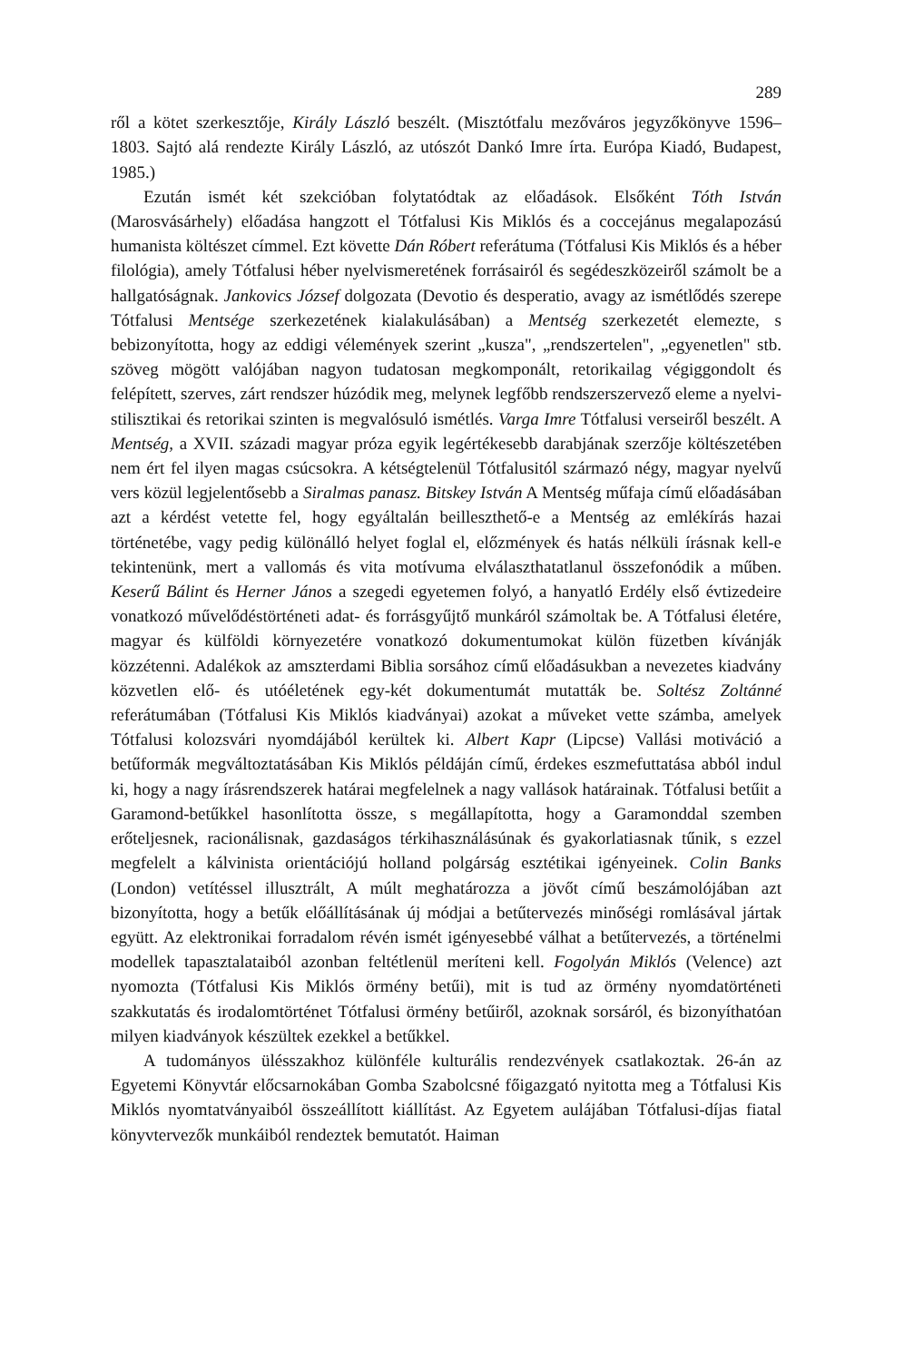289
ről a kötet szerkesztője, Király László beszélt. (Misztótfalu mezőváros jegyzőkönyve 1596–1803. Sajtó alá rendezte Király László, az utószót Dankó Imre írta. Európa Kiadó, Budapest, 1985.)
Ezután ismét két szekcióban folytatódtak az előadások. Elsőként Tóth István (Marosvásárhely) előadása hangzott el Tótfalusi Kis Miklós és a coccejánus megalapozású humanista költészet címmel. Ezt követte Dán Róbert referátuma (Tótfalusi Kis Miklós és a héber filológia), amely Tótfalusi héber nyelvismeretének forrásairól és segédeszközeiről számolt be a hallgatóságnak. Jankovics József dolgozata (Devotio és desperatio, avagy az ismétlődés szerepe Tótfalusi Mentsége szerkezetének kialakulásában) a Mentség szerkezetét elemezte, s bebizonyította, hogy az eddigi vélemények szerint „kusza", „rendszertelen", „egyenetlen" stb. szöveg mögött valójában nagyon tudatosan megkomponált, retorikailag végiggondolt és felépített, szerves, zárt rendszer húzódik meg, melynek legfőbb rendszerszervező eleme a nyelvi-stilisztikai és retorikai szinten is megvalósuló ismétlés. Varga Imre Tótfalusi verseiről beszélt. A Mentség, a XVII. századi magyar próza egyik legértékesebb darabjának szerzője költészetében nem ért fel ilyen magas csúcsokra. A kétségtelenül Tótfalusitól származó négy, magyar nyelvű vers közül legjelentősebb a Siralmas panasz. Bitskey István A Mentség műfaja című előadásában azt a kérdést vetette fel, hogy egyáltalán beilleszthető-e a Mentség az emlékírás hazai történetébe, vagy pedig különálló helyet foglal el, előzmények és hatás nélküli írásnak kell-e tekintenünk, mert a vallomás és vita motívuma elválaszthatatlanul összefonódik a műben. Keserű Bálint és Herner János a szegedi egyetemen folyó, a hanyatló Erdély első évtizedeire vonatkozó művelődéstörténeti adat- és forrásgyűjtő munkáról számoltak be. A Tótfalusi életére, magyar és külföldi környezetére vonatkozó dokumentumokat külön füzetben kívánják közzétenni. Adalékok az amszterdami Biblia sorsához című előadásukban a nevezetes kiadvány közvetlen elő- és utóéletének egy-két dokumentumát mutatták be. Soltész Zoltánné referátumában (Tótfalusi Kis Miklós kiadványai) azokat a műveket vette számba, amelyek Tótfalusi kolozsvári nyomdájából kerültek ki. Albert Kapr (Lipcse) Vallási motiváció a betűformák megváltoztatásában Kis Miklós példáján című, érdekes eszmefuttatása abból indul ki, hogy a nagy írásrendszerek határai megfelelnek a nagy vallások határainak. Tótfalusi betűit a Garamond-betűkkel hasonlította össze, s megállapította, hogy a Garamonddal szemben erőteljesnek, racionálisnak, gazdaságos térkihasználásúnak és gyakorlatiasnak tűnik, s ezzel megfelelt a kálvinista orientációjú holland polgárság esztétikai igényeinek. Colin Banks (London) vetítéssel illusztrált, A múlt meghatározza a jövőt című beszámolójában azt bizonyította, hogy a betűk előállításának új módjai a betűtervezés minőségi romlásával jártak együtt. Az elektronikai forradalom révén ismét igényesebbé válhat a betűtervezés, a történelmi modellek tapasztalataiból azonban feltétlenül meríteni kell. Fogolyán Miklós (Velence) azt nyomozta (Tótfalusi Kis Miklós örmény betűi), mit is tud az örmény nyomdatörténeti szakkutatás és irodalomtörténet Tótfalusi örmény betűiről, azoknak sorsáról, és bizonyíthatóan milyen kiadványok készültek ezekkel a betűkkel.
A tudományos ülésszakhoz különféle kulturális rendezvények csatlakoztak. 26-án az Egyetemi Könyvtár előcsarnokában Gomba Szabolcsné főigazgató nyitotta meg a Tótfalusi Kis Miklós nyomtatványaiból összeállított kiállítást. Az Egyetem aulájában Tótfalusi-díjas fiatal könyvtervezők munkáiból rendeztek bemutatót. Haiman